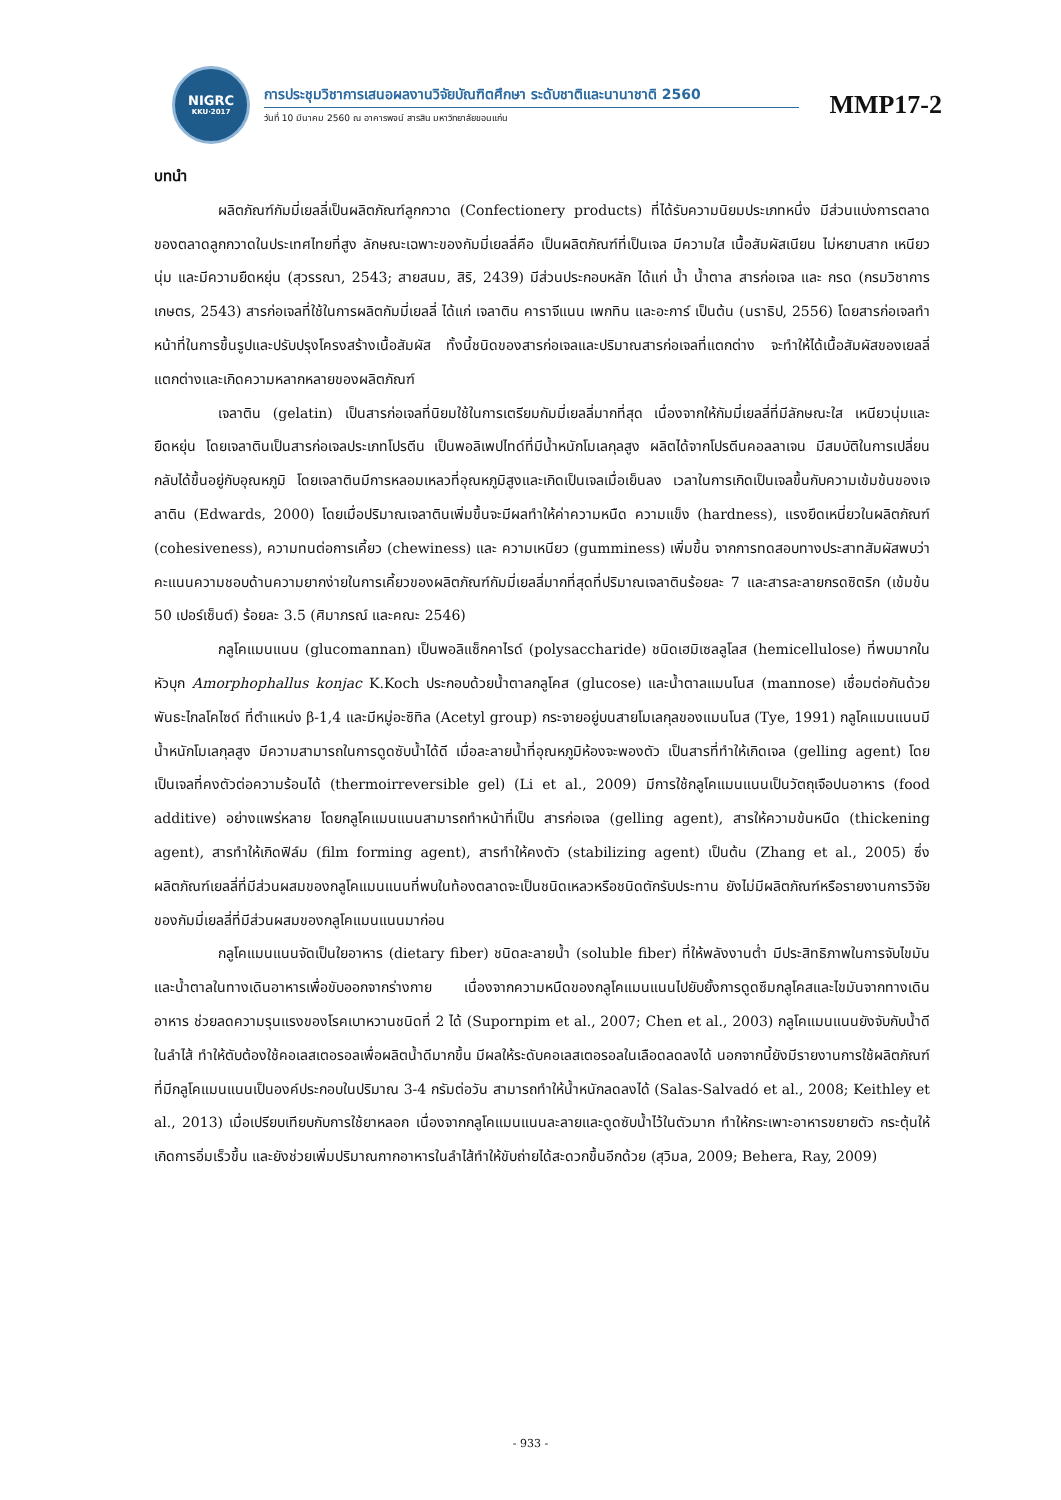NIGRC
KKU·2017
การประชุมวิชาการเสนอผลงานวิจัยบัณฑิตศึกษา ระดับชาติและนานาชาติ 2560
วันที่ 10 มีนาคม 2560 ณ อาคารพจน์ สารสิน มหาวิทยาลัยขอนแก่น
MMP17-2
บทนำ
ผลิตภัณฑ์กัมมี่เยลลี่เป็นผลิตภัณฑ์ลูกกวาด (Confectionery products) ที่ได้รับความนิยมประเภทหนึ่ง มีส่วนแบ่งการตลาดของตลาดลูกกวาดในประเทศไทยที่สูง ลักษณะเฉพาะของกัมมี่เยลลี่คือ เป็นผลิตภัณฑ์ที่เป็นเจล มีความใส เนื้อสัมผัสเนียน ไม่หยาบสาก เหนียวนุ่ม และมีความยืดหยุ่น (สุวรรณา, 2543; สายสนม, สิริ, 2439) มีส่วนประกอบหลัก ได้แก่ น้ำ น้ำตาล สารก่อเจล และ กรด (กรมวิชาการเกษตร, 2543) สารก่อเจลที่ใช้ในการผลิตกัมมี่เยลลี่ ได้แก่ เจลาติน คาราจีแนน เพกทิน และอะการ์ เป็นต้น (นราธิป, 2556) โดยสารก่อเจลทำหน้าที่ในการขึ้นรูปและปรับปรุงโครงสร้างเนื้อสัมผัส ทั้งนี้ชนิดของสารก่อเจลและปริมาณสารก่อเจลที่แตกต่าง จะทำให้ได้เนื้อสัมผัสของเยลลี่แตกต่างและเกิดความหลากหลายของผลิตภัณฑ์
เจลาติน (gelatin) เป็นสารก่อเจลที่นิยมใช้ในการเตรียมกัมมี่เยลลี่มากที่สุด เนื่องจากให้กัมมี่เยลลี่ที่มีลักษณะใส เหนียวนุ่มและยืดหยุ่น โดยเจลาตินเป็นสารก่อเจลประเภทโปรตีน เป็นพอลิเพปไทด์ที่มีน้ำหนักโมเลกุลสูง ผลิตได้จากโปรตีนคอลลาเจน มีสมบัติในการเปลี่ยนกลับได้ขึ้นอยู่กับอุณหภูมิ โดยเจลาตินมีการหลอมเหลวที่อุณหภูมิสูงและเกิดเป็นเจลเมื่อเย็นลง เวลาในการเกิดเป็นเจลขึ้นกับความเข้มข้นของเจลาติน (Edwards, 2000) โดยเมื่อปริมาณเจลาตินเพิ่มขึ้นจะมีผลทำให้ค่าความหนืด ความแข็ง (hardness), แรงยึดเหนี่ยวในผลิตภัณฑ์ (cohesiveness), ความทนต่อการเคี้ยว (chewiness) และ ความเหนียว (gumminess) เพิ่มขึ้น จากการทดสอบทางประสาทสัมผัสพบว่าคะแนนความชอบด้านความยากง่ายในการเคี้ยวของผลิตภัณฑ์กัมมี่เยลลี่มากที่สุดที่ปริมาณเจลาตินร้อยละ 7 และสารละลายกรดซิตริก (เข้มข้น 50 เปอร์เซ็นต์) ร้อยละ 3.5 (ศิมาภรณ์ และคณะ 2546)
กลูโคแมนแนน (glucomannan) เป็นพอลิแซ็กคาไรด์ (polysaccharide) ชนิดเฮมิเซลลูโลส (hemicellulose) ที่พบมากในหัวบุก Amorphophallus konjac K.Koch ประกอบด้วยน้ำตาลกลูโคส (glucose) และน้ำตาลแมนโนส (mannose) เชื่อมต่อกันด้วยพันธะไกลโคไซด์ ที่ตำแหน่ง β-1,4 และมีหมู่อะซิทิล (Acetyl group) กระจายอยู่บนสายโมเลกุลของแมนโนส (Tye, 1991) กลูโคแมนแนนมีน้ำหนักโมเลกุลสูง มีความสามารถในการดูดซับน้ำได้ดี เมื่อละลายน้ำที่อุณหภูมิห้องจะพองตัว เป็นสารที่ทำให้เกิดเจล (gelling agent) โดยเป็นเจลที่คงตัวต่อความร้อนได้ (thermoirreversible gel) (Li et al., 2009) มีการใช้กลูโคแมนแนนเป็นวัตถุเจือปนอาหาร (food additive) อย่างแพร่หลาย โดยกลูโคแมนแนนสามารถทำหน้าที่เป็น สารก่อเจล (gelling agent), สารให้ความข้นหนืด (thickening agent), สารทำให้เกิดฟิล์ม (film forming agent), สารทำให้คงตัว (stabilizing agent) เป็นต้น (Zhang et al., 2005) ซึ่งผลิตภัณฑ์เยลลี่ที่มีส่วนผสมของกลูโคแมนแนนที่พบในท้องตลาดจะเป็นชนิดเหลวหรือชนิดตักรับประทาน ยังไม่มีผลิตภัณฑ์หรือรายงานการวิจัยของกัมมี่เยลลี่ที่มีส่วนผสมของกลูโคแมนแนนมาก่อน
กลูโคแมนแนนจัดเป็นใยอาหาร (dietary fiber) ชนิดละลายน้ำ (soluble fiber) ที่ให้พลังงานต่ำ มีประสิทธิภาพในการจับไขมันและน้ำตาลในทางเดินอาหารเพื่อขับออกจากร่างกาย เนื่องจากความหนืดของกลูโคแมนแนนไปยับยั้งการดูดซึมกลูโคสและไขมันจากทางเดินอาหาร ช่วยลดความรุนแรงของโรคเบาหวานชนิดที่ 2 ได้ (Supornpim et al., 2007; Chen et al., 2003) กลูโคแมนแนนยังจับกับน้ำดีในลำไส้ ทำให้ตับต้องใช้คอเลสเตอรอลเพื่อผลิตน้ำดีมากขึ้น มีผลให้ระดับคอเลสเตอรอลในเลือดลดลงได้ นอกจากนี้ยังมีรายงานการใช้ผลิตภัณฑ์ที่มีกลูโคแมนแนนเป็นองค์ประกอบในปริมาณ 3-4 กรัมต่อวัน สามารถทำให้น้ำหนักลดลงได้ (Salas-Salvadó et al., 2008; Keithley et al., 2013) เมื่อเปรียบเทียบกับการใช้ยาหลอก เนื่องจากกลูโคแมนแนนละลายและดูดซับน้ำไว้ในตัวมาก ทำให้กระเพาะอาหารขยายตัว กระตุ้นให้เกิดการอิ่มเร็วขึ้น และยังช่วยเพิ่มปริมาณกากอาหารในลำไส้ทำให้ขับถ่ายได้สะดวกขึ้นอีกด้วย (สุวิมล, 2009; Behera, Ray, 2009)
- 933 -